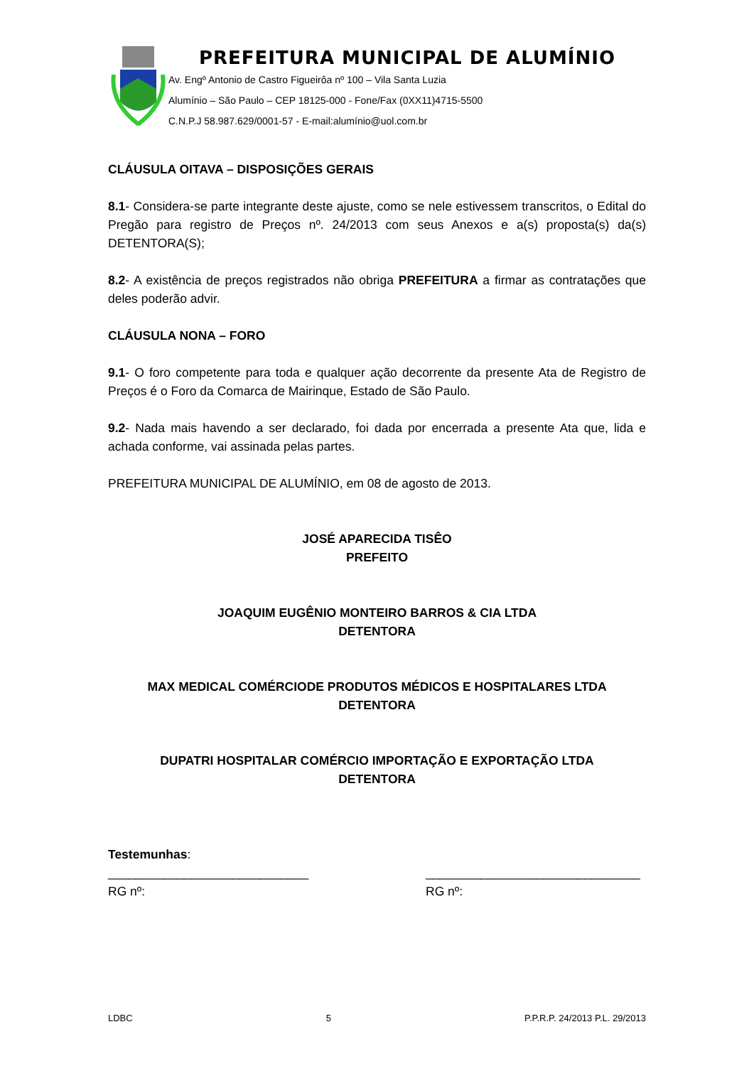PREFEITURA MUNICIPAL DE ALUMÍNIO
Av. Engº Antonio de Castro Figueirôa nº 100 – Vila Santa Luzia
Alumínio – São Paulo – CEP 18125-000 - Fone/Fax (0XX11)4715-5500
C.N.P.J 58.987.629/0001-57 - E-mail:alumínio@uol.com.br
CLÁUSULA OITAVA – DISPOSIÇÕES GERAIS
8.1- Considera-se parte integrante deste ajuste, como se nele estivessem transcritos, o Edital do Pregão para registro de Preços nº. 24/2013 com seus Anexos e a(s) proposta(s) da(s) DETENTORA(S);
8.2- A existência de preços registrados não obriga PREFEITURA a firmar as contratações que deles poderão advir.
CLÁUSULA NONA – FORO
9.1- O foro competente para toda e qualquer ação decorrente da presente Ata de Registro de Preços é o Foro da Comarca de Mairinque, Estado de São Paulo.
9.2- Nada mais havendo a ser declarado, foi dada por encerrada a presente Ata que, lida e achada conforme, vai assinada pelas partes.
PREFEITURA MUNICIPAL DE ALUMÍNIO, em 08 de agosto de 2013.
JOSÉ APARECIDA TISÊO
PREFEITO
JOAQUIM EUGÊNIO MONTEIRO BARROS & CIA LTDA
DETENTORA
MAX MEDICAL COMÉRCIODE PRODUTOS MÉDICOS E HOSPITALARES LTDA
DETENTORA
DUPATRI HOSPITALAR COMÉRCIO IMPORTAÇÃO E EXPORTAÇÃO LTDA
DETENTORA
Testemunhas:
_____________________________
RG nº:
_______________________________
RG nº:
LDBC 5 P.P.R.P. 24/2013 P.L. 29/2013